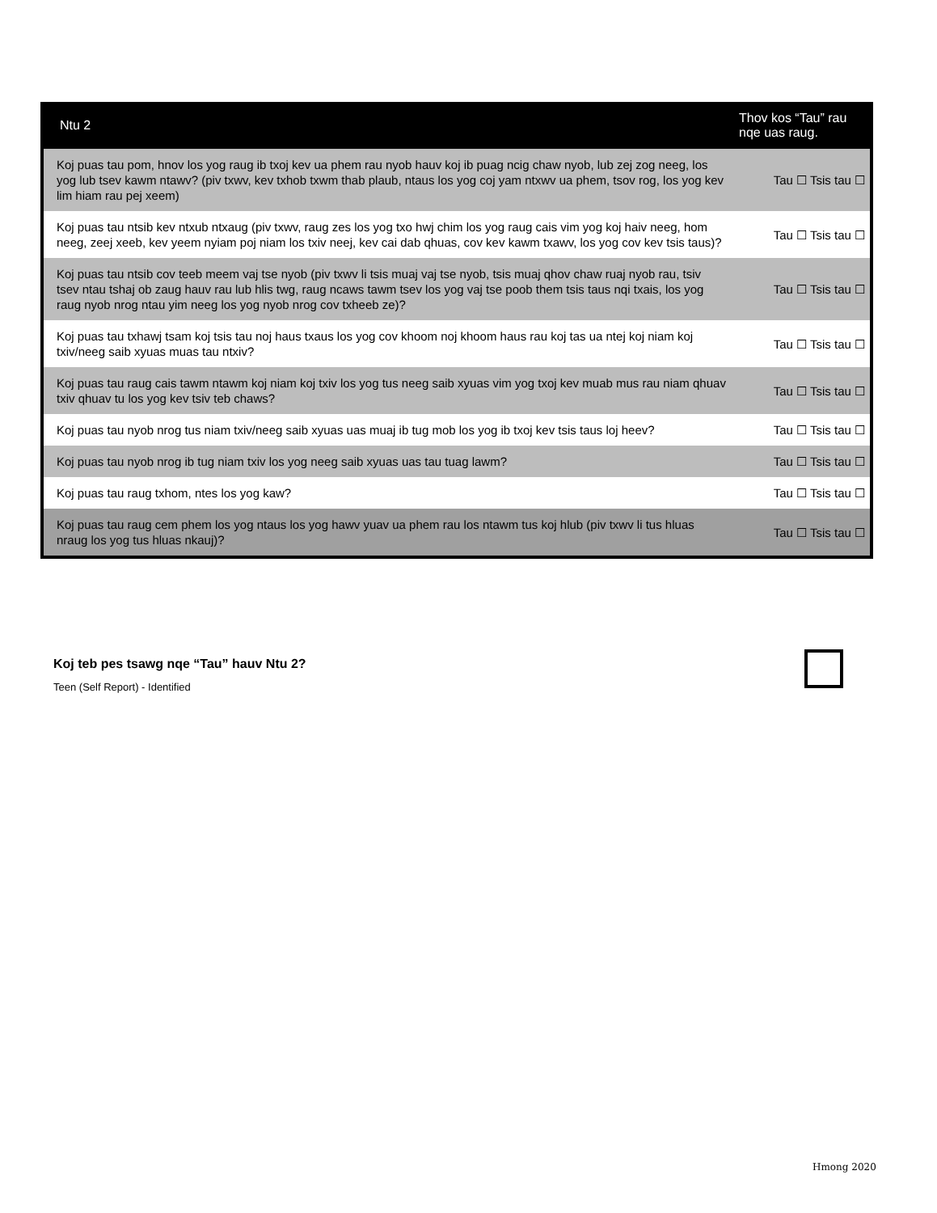| Ntu 2 | Thov kos “Tau” rau nqe uas raug. |
| --- | --- |
| Koj puas tau pom, hnov los yog raug ib txoj kev ua phem rau nyob hauv koj ib puag ncig chaw nyob, lub zej zog neeg, los yog lub tsev kawm ntawv? (piv txwv, kev txhob txwm thab plaub, ntaus los yog coj yam ntxwv ua phem, tsov rog, los yog kev lim hiam rau pej xeem) | Tau ☐ Tsis tau ☐ |
| Koj puas tau ntsib kev ntxub ntxaug (piv txwv, raug zes los yog txo hwj chim los yog raug cais vim yog koj haiv neeg, hom neeg, zeej xeeb, kev yeem nyiam poj niam los txiv neej, kev cai dab qhuas, cov kev kawm txawv, los yog cov kev tsis taus)? | Tau ☐ Tsis tau ☐ |
| Koj puas tau ntsib cov teeb meem vaj tse nyob (piv txwv li tsis muaj vaj tse nyob, tsis muaj qhov chaw ruaj nyob rau, tsiv tsev ntau tshaj ob zaug hauv rau lub hlis twg, raug ncaws tawm tsev los yog vaj tse poob them tsis taus nqi txais, los yog raug nyob nrog ntau yim neeg los yog nyob nrog cov txheeb ze)? | Tau ☐ Tsis tau ☐ |
| Koj puas tau txhawj tsam koj tsis tau noj haus txaus los yog cov khoom noj khoom haus rau koj tas ua ntej koj niam koj txiv/neeg saib xyuas muas tau ntxiv? | Tau ☐ Tsis tau ☐ |
| Koj puas tau raug cais tawm ntawm koj niam koj txiv los yog tus neeg saib xyuas vim yog txoj kev muab mus rau niam qhuav txiv qhuav tu los yog kev tsiv teb chaws? | Tau ☐ Tsis tau ☐ |
| Koj puas tau nyob nrog tus niam txiv/neeg saib xyuas uas muaj ib tug mob los yog ib txoj kev tsis taus loj heev? | Tau ☐ Tsis tau ☐ |
| Koj puas tau nyob nrog ib tug niam txiv los yog neeg saib xyuas uas tau tuag lawm? | Tau ☐ Tsis tau ☐ |
| Koj puas tau raug txhom, ntes los yog kaw? | Tau ☐ Tsis tau ☐ |
| Koj puas tau raug cem phem los yog ntaus los yog hawv yuav ua phem rau los ntawm tus koj hlub (piv txwv li tus hluas nraug los yog tus hluas nkauj)? | Tau ☐ Tsis tau ☐ |
Koj teb pes tsawg nqe “Tau” hauv Ntu 2?
Teen (Self Report) - Identified
Hmong 2020